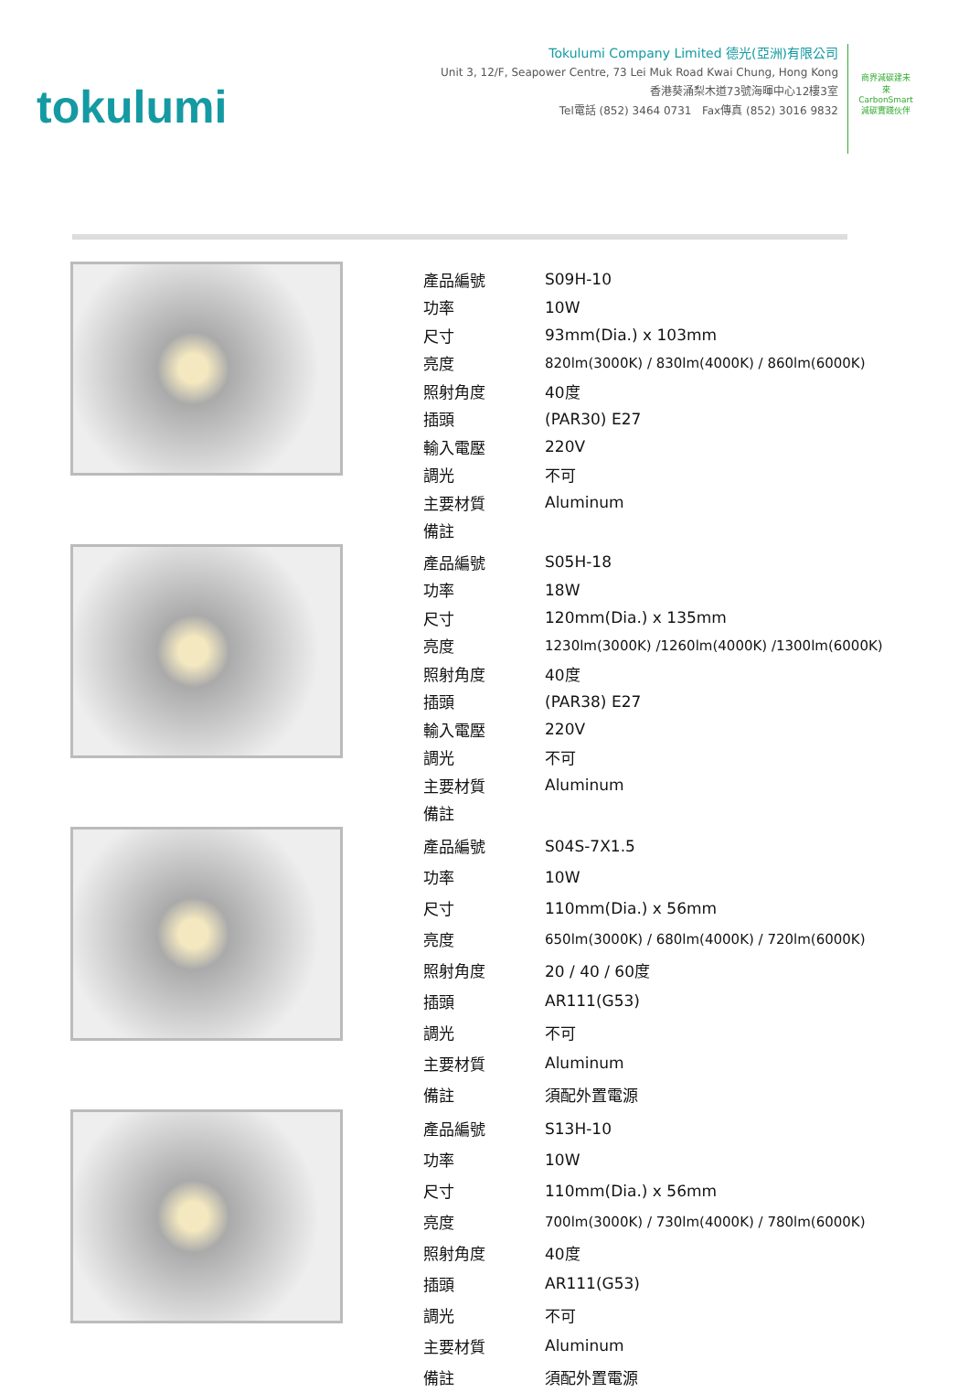tokulumi
Tokulumi Company Limited 德光(亞洲)有限公司
Unit 3, 12/F, Seapower Centre, 73 Lei Muk Road Kwai Chung, Hong Kong
香港葵涌梨木道73號海暉中心12樓3室
Tel電話 (852) 3464 0731 Fax傳真 (852) 3016 9832
商界減碳建未來
CarbonSmart
減碳實踐伙伴
| 產品編號 | S09H-10 |
| 功率 | 10W |
| 尺寸 | 93mm(Dia.) x 103mm |
| 亮度 | 820lm(3000K) / 830lm(4000K) / 860lm(6000K) |
| 照射角度 | 40度 |
| 插頭 | (PAR30) E27 |
| 輸入電壓 | 220V |
| 調光 | 不可 |
| 主要材質 | Aluminum |
| 備註 | |
| 產品編號 | S05H-18 |
| 功率 | 18W |
| 尺寸 | 120mm(Dia.) x 135mm |
| 亮度 | 1230lm(3000K) /1260lm(4000K) /1300lm(6000K) |
| 照射角度 | 40度 |
| 插頭 | (PAR38) E27 |
| 輸入電壓 | 220V |
| 調光 | 不可 |
| 主要材質 | Aluminum |
| 備註 | |
| 產品編號 | S04S-7X1.5 |
| 功率 | 10W |
| 尺寸 | 110mm(Dia.) x 56mm |
| 亮度 | 650lm(3000K) / 680lm(4000K) / 720lm(6000K) |
| 照射角度 | 20 / 40 / 60度 |
| 插頭 | AR111(G53) |
| 調光 | 不可 |
| 主要材質 | Aluminum |
| 備註 | 須配外置電源 |
| 產品編號 | S13H-10 |
| 功率 | 10W |
| 尺寸 | 110mm(Dia.) x 56mm |
| 亮度 | 700lm(3000K) / 730lm(4000K) / 780lm(6000K) |
| 照射角度 | 40度 |
| 插頭 | AR111(G53) |
| 調光 | 不可 |
| 主要材質 | Aluminum |
| 備註 | 須配外置電源 |